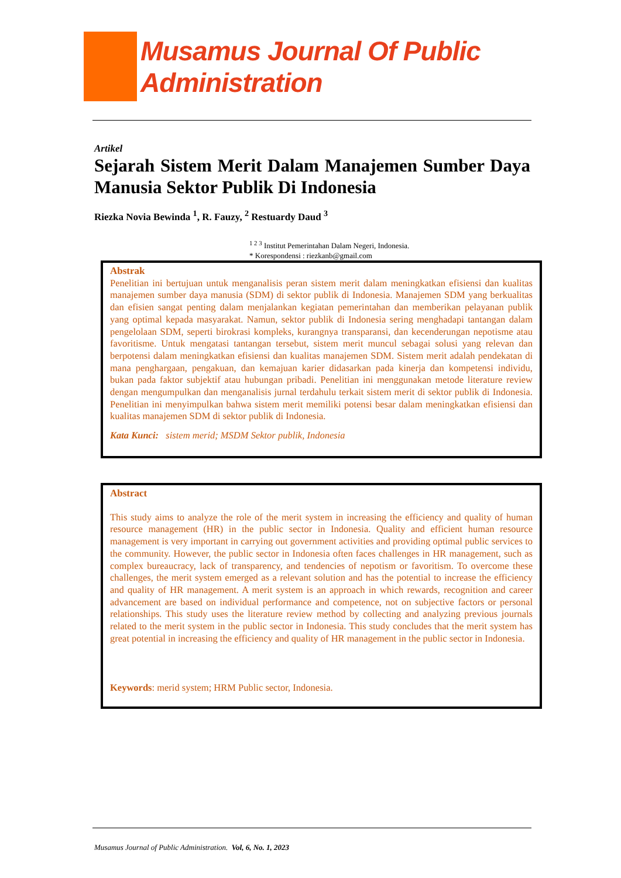Musamus Journal Of Public Administration
Artikel
Sejarah Sistem Merit Dalam Manajemen Sumber Daya Manusia Sektor Publik Di Indonesia
Riezka Novia Bewinda <sup>1</sup>, R. Fauzy, <sup>2</sup> Restuardy Daud <sup>3</sup>
<sup>1 2 3</sup> Institut Pemerintahan Dalam Negeri, Indonesia.
* Korespondensi : riezkanb@gmail.com
Abstrak
Penelitian ini bertujuan untuk menganalisis peran sistem merit dalam meningkatkan efisiensi dan kualitas manajemen sumber daya manusia (SDM) di sektor publik di Indonesia. Manajemen SDM yang berkualitas dan efisien sangat penting dalam menjalankan kegiatan pemerintahan dan memberikan pelayanan publik yang optimal kepada masyarakat. Namun, sektor publik di Indonesia sering menghadapi tantangan dalam pengelolaan SDM, seperti birokrasi kompleks, kurangnya transparansi, dan kecenderungan nepotisme atau favoritisme. Untuk mengatasi tantangan tersebut, sistem merit muncul sebagai solusi yang relevan dan berpotensi dalam meningkatkan efisiensi dan kualitas manajemen SDM. Sistem merit adalah pendekatan di mana penghargaan, pengakuan, dan kemajuan karier didasarkan pada kinerja dan kompetensi individu, bukan pada faktor subjektif atau hubungan pribadi. Penelitian ini menggunakan metode literature review dengan mengumpulkan dan menganalisis jurnal terdahulu terkait sistem merit di sektor publik di Indonesia. Penelitian ini menyimpulkan bahwa sistem merit memiliki potensi besar dalam meningkatkan efisiensi dan kualitas manajemen SDM di sektor publik di Indonesia.
Kata Kunci: sistem merid; MSDM Sektor publik, Indonesia
Abstract
This study aims to analyze the role of the merit system in increasing the efficiency and quality of human resource management (HR) in the public sector in Indonesia. Quality and efficient human resource management is very important in carrying out government activities and providing optimal public services to the community. However, the public sector in Indonesia often faces challenges in HR management, such as complex bureaucracy, lack of transparency, and tendencies of nepotism or favoritism. To overcome these challenges, the merit system emerged as a relevant solution and has the potential to increase the efficiency and quality of HR management. A merit system is an approach in which rewards, recognition and career advancement are based on individual performance and competence, not on subjective factors or personal relationships. This study uses the literature review method by collecting and analyzing previous journals related to the merit system in the public sector in Indonesia. This study concludes that the merit system has great potential in increasing the efficiency and quality of HR management in the public sector in Indonesia.
Keywords: merid system; HRM Public sector, Indonesia.
Musamus Journal of Public Administration. Vol, 6, No. 1, 2023